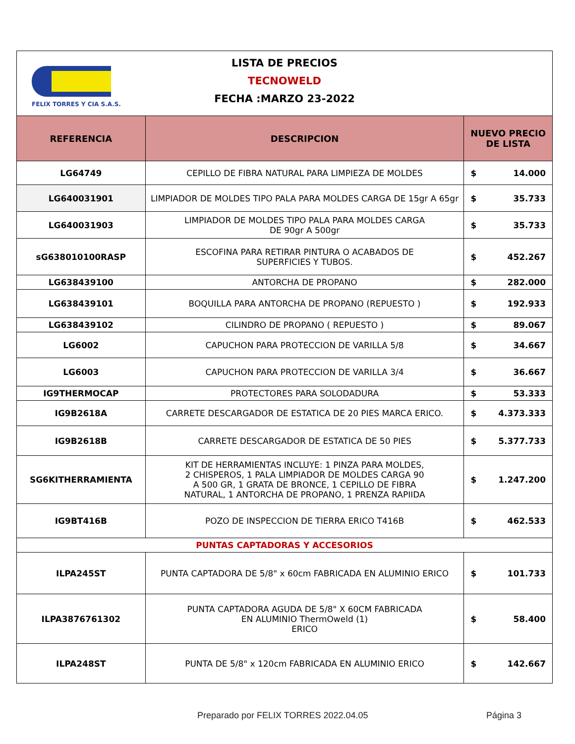FELIX TORRES Y CIA S.A.S.
LISTA DE PRECIOS
TECNOWELD
FECHA :MARZO 23-2022
| REFERENCIA | DESCRIPCION | NUEVO PRECIO DE LISTA |
| --- | --- | --- |
| LG64749 | CEPILLO DE FIBRA NATURAL PARA LIMPIEZA DE MOLDES | $ 14.000 |
| LG640031901 | LIMPIADOR DE MOLDES TIPO PALA PARA MOLDES CARGA DE 15gr A 65gr | $ 35.733 |
| LG640031903 | LIMPIADOR DE MOLDES TIPO PALA PARA MOLDES CARGA DE 90gr A 500gr | $ 35.733 |
| sG638010100RASP | ESCOFINA PARA RETIRAR PINTURA O ACABADOS DE SUPERFICIES Y TUBOS. | $ 452.267 |
| LG638439100 | ANTORCHA DE PROPANO | $ 282.000 |
| LG638439101 | BOQUILLA PARA ANTORCHA DE PROPANO (REPUESTO ) | $ 192.933 |
| LG638439102 | CILINDRO DE PROPANO ( REPUESTO ) | $ 89.067 |
| LG6002 | CAPUCHON PARA PROTECCION DE VARILLA 5/8 | $ 34.667 |
| LG6003 | CAPUCHON PARA PROTECCION DE VARILLA 3/4 | $ 36.667 |
| IG9THERMOCAP | PROTECTORES PARA SOLODADURA | $ 53.333 |
| IG9B2618A | CARRETE DESCARGADOR DE ESTATICA DE 20 PIES MARCA ERICO. | $ 4.373.333 |
| IG9B2618B | CARRETE DESCARGADOR DE ESTATICA DE 50 PIES | $ 5.377.733 |
| SG6KITHERRAMIENTA | KIT DE HERRAMIENTAS INCLUYE: 1 PINZA PARA MOLDES, 2 CHISPEROS, 1 PALA LIMPIADOR DE MOLDES CARGA 90 A 500 GR, 1 GRATA DE BRONCE, 1 CEPILLO DE FIBRA NATURAL, 1 ANTORCHA DE PROPANO, 1 PRENZA RAPIIDA | $ 1.247.200 |
| IG9BT416B | POZO DE INSPECCION DE TIERRA ERICO T416B | $ 462.533 |
| PUNTAS CAPTADORAS Y ACCESORIOS | | |
| ILPA245ST | PUNTA CAPTADORA DE 5/8" x 60cm FABRICADA EN ALUMINIO ERICO | $ 101.733 |
| ILPA3876761302 | PUNTA CAPTADORA AGUDA DE 5/8" X 60CM FABRICADA EN ALUMINIO ThermOweld (1) ERICO | $ 58.400 |
| ILPA248ST | PUNTA DE 5/8" x 120cm FABRICADA EN ALUMINIO ERICO | $ 142.667 |
Preparado por FELIX TORRES 2022.04.05
Página 3